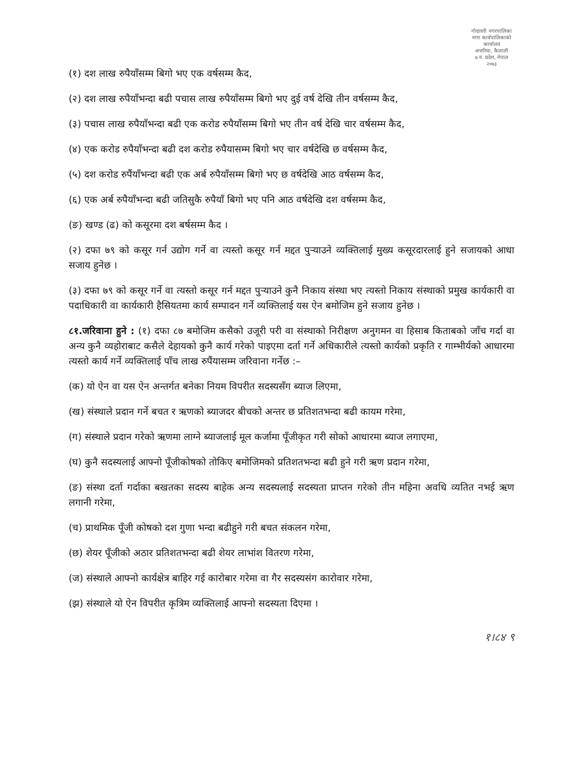गोदावरी नगरपालिका
नगर कार्यपालिकाको कार्यालय
अत्तरिया, कैलाली
७ नं. प्रदेश, नेपाल
२०७३
(१) दश लाख रुपैयाँसम्म बिगो भए एक वर्षसम्म कैद,
(२) दश लाख रुपैयाँभन्दा बढी पचास लाख रुपैयाँसम्म बिगो भए दुई वर्ष देखि तीन वर्षसम्म कैद,
(३) पचास लाख रुपैयाँभन्दा बढी एक करोड रुपैयाँसम्म बिगो भए तीन वर्ष देखि चार वर्षसम्म कैद,
(४) एक करोड रुपैयाँभन्दा बढी दश करोड रुपैयासम्म बिगो भए चार वर्षदेखि छ वर्षसम्म कैद,
(५) दश करोड रुपैंयाँभन्दा बढी एक अर्ब रुपैयाँसम्म बिगो भए छ वर्षदेखि आठ वर्षसम्म कैद,
(६) एक अर्ब रुपैयाँभन्दा बढी जतिसुकै रुपैयाँ बिगो भए पनि आठ वर्षदेखि दश वर्षसम्म कैद,
(ङ) खण्ड (ढ) को कसूरमा दश बर्षसम्म कैद ।
(२) दफा ७९ को कसूर गर्न उद्योग गर्ने वा त्यस्तो कसूर गर्न मद्दत पुर्‍याउने व्यक्तिलाई मुख्य कसूरदारलाई हुने सजायको आधा सजाय हुनेछ ।
(३) दफा ७९ को कसूर गर्ने वा त्यस्तो कसूर गर्न मद्दत पुर्‍याउने कुनै निकाय संस्था भए त्यस्तो निकाय संस्थाको प्रमुख कार्यकारी वा पदाधिकारी वा कार्यकारी हैसियतमा कार्य सम्पादन गर्ने व्यक्तिलाई यस ऐन बमोजिम हुने सजाय हुनेछ ।
८१.जरिवाना हुने : (१) दफा ८७ बमोजिम कसैको उजूरी परी वा संस्थाको निरीक्षण अनुगमन वा हिसाब किताबको जाँच गर्दा वा अन्य कुनै व्यहोराबाट कसैले देहायको कुनै कार्य गरेको पाइएमा दर्ता गर्ने अधिकारीले त्यस्तो कार्यको प्रकृति र गाम्भीर्यको आधारमा त्यस्तो कार्य गर्ने व्यक्तिलाई पाँच लाख रुपैंयासम्म जरिवाना गर्नेछ :–
(क) यो ऐन वा यस ऐन अन्तर्गत बनेका नियम विपरीत सदस्यसँग ब्याज लिएमा,
(ख) संस्थाले प्रदान गर्ने बचत र ऋणको ब्याजदर बीचको अन्तर छ प्रतिशतभन्दा बढी कायम गरेमा,
(ग) संस्थाले प्रदान गरेको ऋणमा लाग्ने ब्याजलाई मूल कर्जामा पूँजीकृत गरी सोको आधारमा ब्याज लगाएमा,
(घ) कुनै सदस्यलाई आफ्नो पूँजीकोषको तोकिए बमोजिमको प्रतिशतभन्दा बढी हुने गरी ऋण प्रदान गरेमा,
(ङ) संस्था दर्ता गर्दाका बखतका सदस्य बाहेक अन्य सदस्यलाई सदस्यता प्राप्तन गरेको तीन महिना अवधि व्यतित नभई ऋण लगानी गरेमा,
(च) प्राथमिक पूँजी कोषको दश गुणा भन्दा बढीहुने गरी बचत संकलन गरेमा,
(छ) शेयर पूँजीको अठार प्रतिशतभन्दा बढी शेयर लाभांश वितरण गरेमा,
(ज) संस्थाले आफ्नो कार्यक्षेत्र बाहिर गई कारोबार गरेमा वा गैर सदस्यसंग कारोवार गरेमा,
(झ) संस्थाले यो ऐन विपरीत कृत्रिम व्यक्तिलाई आफ्नो सदस्यता दिएमा ।
१।८४ ९